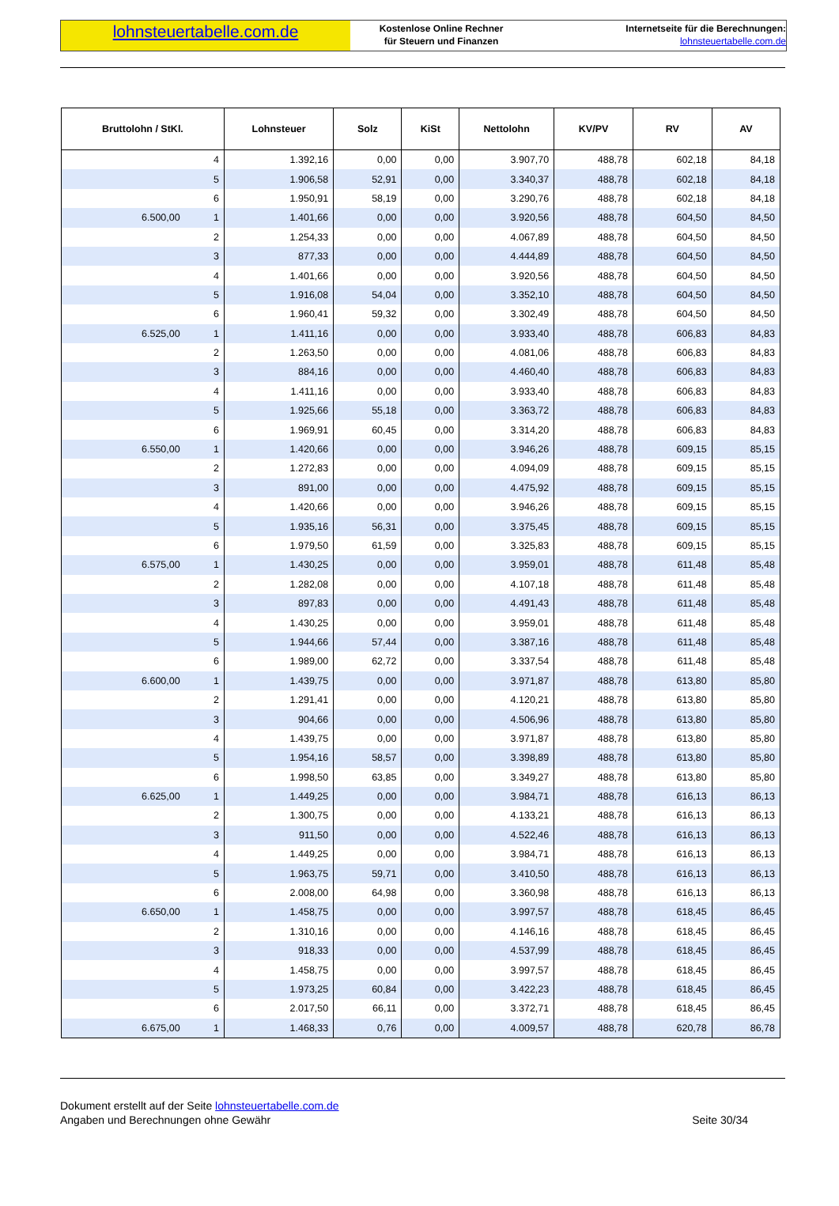lohnsteuertabelle.com.de
Kostenlose Online Rechner
für Steuern und Finanzen
Internetseite für die Berechnungen:
lohnsteuertabelle.com.de
| Bruttolohn / StKl. | | Lohnsteuer | Solz | KiSt | Nettolohn | KV/PV | RV | AV |
| --- | --- | --- | --- | --- | --- | --- | --- | --- |
| | 4 | 1.392,16 | 0,00 | 0,00 | 3.907,70 | 488,78 | 602,18 | 84,18 |
| | 5 | 1.906,58 | 52,91 | 0,00 | 3.340,37 | 488,78 | 602,18 | 84,18 |
| | 6 | 1.950,91 | 58,19 | 0,00 | 3.290,76 | 488,78 | 602,18 | 84,18 |
| 6.500,00 | 1 | 1.401,66 | 0,00 | 0,00 | 3.920,56 | 488,78 | 604,50 | 84,50 |
| | 2 | 1.254,33 | 0,00 | 0,00 | 4.067,89 | 488,78 | 604,50 | 84,50 |
| | 3 | 877,33 | 0,00 | 0,00 | 4.444,89 | 488,78 | 604,50 | 84,50 |
| | 4 | 1.401,66 | 0,00 | 0,00 | 3.920,56 | 488,78 | 604,50 | 84,50 |
| | 5 | 1.916,08 | 54,04 | 0,00 | 3.352,10 | 488,78 | 604,50 | 84,50 |
| | 6 | 1.960,41 | 59,32 | 0,00 | 3.302,49 | 488,78 | 604,50 | 84,50 |
| 6.525,00 | 1 | 1.411,16 | 0,00 | 0,00 | 3.933,40 | 488,78 | 606,83 | 84,83 |
| | 2 | 1.263,50 | 0,00 | 0,00 | 4.081,06 | 488,78 | 606,83 | 84,83 |
| | 3 | 884,16 | 0,00 | 0,00 | 4.460,40 | 488,78 | 606,83 | 84,83 |
| | 4 | 1.411,16 | 0,00 | 0,00 | 3.933,40 | 488,78 | 606,83 | 84,83 |
| | 5 | 1.925,66 | 55,18 | 0,00 | 3.363,72 | 488,78 | 606,83 | 84,83 |
| | 6 | 1.969,91 | 60,45 | 0,00 | 3.314,20 | 488,78 | 606,83 | 84,83 |
| 6.550,00 | 1 | 1.420,66 | 0,00 | 0,00 | 3.946,26 | 488,78 | 609,15 | 85,15 |
| | 2 | 1.272,83 | 0,00 | 0,00 | 4.094,09 | 488,78 | 609,15 | 85,15 |
| | 3 | 891,00 | 0,00 | 0,00 | 4.475,92 | 488,78 | 609,15 | 85,15 |
| | 4 | 1.420,66 | 0,00 | 0,00 | 3.946,26 | 488,78 | 609,15 | 85,15 |
| | 5 | 1.935,16 | 56,31 | 0,00 | 3.375,45 | 488,78 | 609,15 | 85,15 |
| | 6 | 1.979,50 | 61,59 | 0,00 | 3.325,83 | 488,78 | 609,15 | 85,15 |
| 6.575,00 | 1 | 1.430,25 | 0,00 | 0,00 | 3.959,01 | 488,78 | 611,48 | 85,48 |
| | 2 | 1.282,08 | 0,00 | 0,00 | 4.107,18 | 488,78 | 611,48 | 85,48 |
| | 3 | 897,83 | 0,00 | 0,00 | 4.491,43 | 488,78 | 611,48 | 85,48 |
| | 4 | 1.430,25 | 0,00 | 0,00 | 3.959,01 | 488,78 | 611,48 | 85,48 |
| | 5 | 1.944,66 | 57,44 | 0,00 | 3.387,16 | 488,78 | 611,48 | 85,48 |
| | 6 | 1.989,00 | 62,72 | 0,00 | 3.337,54 | 488,78 | 611,48 | 85,48 |
| 6.600,00 | 1 | 1.439,75 | 0,00 | 0,00 | 3.971,87 | 488,78 | 613,80 | 85,80 |
| | 2 | 1.291,41 | 0,00 | 0,00 | 4.120,21 | 488,78 | 613,80 | 85,80 |
| | 3 | 904,66 | 0,00 | 0,00 | 4.506,96 | 488,78 | 613,80 | 85,80 |
| | 4 | 1.439,75 | 0,00 | 0,00 | 3.971,87 | 488,78 | 613,80 | 85,80 |
| | 5 | 1.954,16 | 58,57 | 0,00 | 3.398,89 | 488,78 | 613,80 | 85,80 |
| | 6 | 1.998,50 | 63,85 | 0,00 | 3.349,27 | 488,78 | 613,80 | 85,80 |
| 6.625,00 | 1 | 1.449,25 | 0,00 | 0,00 | 3.984,71 | 488,78 | 616,13 | 86,13 |
| | 2 | 1.300,75 | 0,00 | 0,00 | 4.133,21 | 488,78 | 616,13 | 86,13 |
| | 3 | 911,50 | 0,00 | 0,00 | 4.522,46 | 488,78 | 616,13 | 86,13 |
| | 4 | 1.449,25 | 0,00 | 0,00 | 3.984,71 | 488,78 | 616,13 | 86,13 |
| | 5 | 1.963,75 | 59,71 | 0,00 | 3.410,50 | 488,78 | 616,13 | 86,13 |
| | 6 | 2.008,00 | 64,98 | 0,00 | 3.360,98 | 488,78 | 616,13 | 86,13 |
| 6.650,00 | 1 | 1.458,75 | 0,00 | 0,00 | 3.997,57 | 488,78 | 618,45 | 86,45 |
| | 2 | 1.310,16 | 0,00 | 0,00 | 4.146,16 | 488,78 | 618,45 | 86,45 |
| | 3 | 918,33 | 0,00 | 0,00 | 4.537,99 | 488,78 | 618,45 | 86,45 |
| | 4 | 1.458,75 | 0,00 | 0,00 | 3.997,57 | 488,78 | 618,45 | 86,45 |
| | 5 | 1.973,25 | 60,84 | 0,00 | 3.422,23 | 488,78 | 618,45 | 86,45 |
| | 6 | 2.017,50 | 66,11 | 0,00 | 3.372,71 | 488,78 | 618,45 | 86,45 |
| 6.675,00 | 1 | 1.468,33 | 0,76 | 0,00 | 4.009,57 | 488,78 | 620,78 | 86,78 |
Dokument erstellt auf der Seite lohnsteuertabelle.com.de
Angaben und Berechnungen ohne Gewähr
Seite 30/34